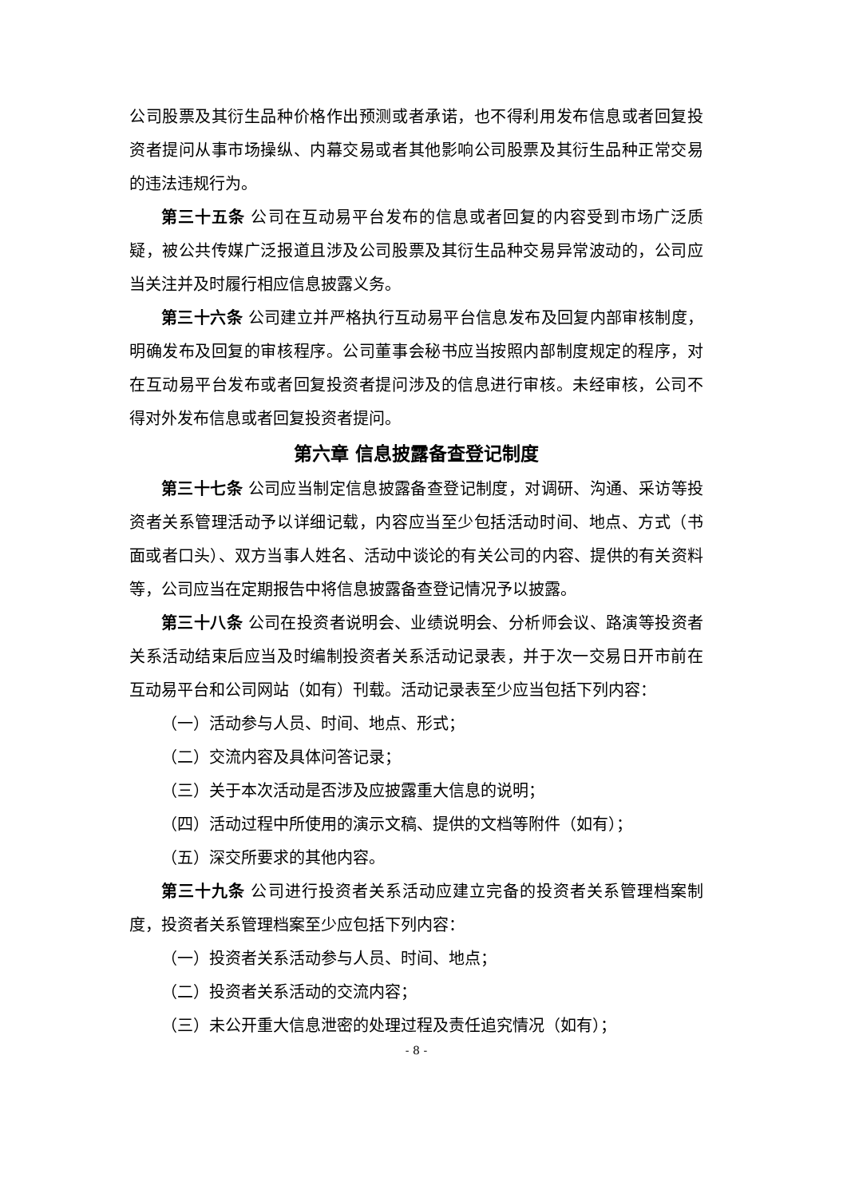公司股票及其衍生品种价格作出预测或者承诺，也不得利用发布信息或者回复投资者提问从事市场操纵、内幕交易或者其他影响公司股票及其衍生品种正常交易的违法违规行为。
第三十五条 公司在互动易平台发布的信息或者回复的内容受到市场广泛质疑，被公共传媒广泛报道且涉及公司股票及其衍生品种交易异常波动的，公司应当关注并及时履行相应信息披露义务。
第三十六条 公司建立并严格执行互动易平台信息发布及回复内部审核制度，明确发布及回复的审核程序。公司董事会秘书应当按照内部制度规定的程序，对在互动易平台发布或者回复投资者提问涉及的信息进行审核。未经审核，公司不得对外发布信息或者回复投资者提问。
第六章 信息披露备查登记制度
第三十七条 公司应当制定信息披露备查登记制度，对调研、沟通、采访等投资者关系管理活动予以详细记载，内容应当至少包括活动时间、地点、方式（书面或者口头）、双方当事人姓名、活动中谈论的有关公司的内容、提供的有关资料等，公司应当在定期报告中将信息披露备查登记情况予以披露。
第三十八条 公司在投资者说明会、业绩说明会、分析师会议、路演等投资者关系活动结束后应当及时编制投资者关系活动记录表，并于次一交易日开市前在互动易平台和公司网站（如有）刊载。活动记录表至少应当包括下列内容：
（一）活动参与人员、时间、地点、形式；
（二）交流内容及具体问答记录；
（三）关于本次活动是否涉及应披露重大信息的说明；
（四）活动过程中所使用的演示文稿、提供的文档等附件（如有）；
（五）深交所要求的其他内容。
第三十九条 公司进行投资者关系活动应建立完备的投资者关系管理档案制度，投资者关系管理档案至少应包括下列内容：
（一）投资者关系活动参与人员、时间、地点；
（二）投资者关系活动的交流内容；
（三）未公开重大信息泄密的处理过程及责任追究情况（如有）；
- 8 -